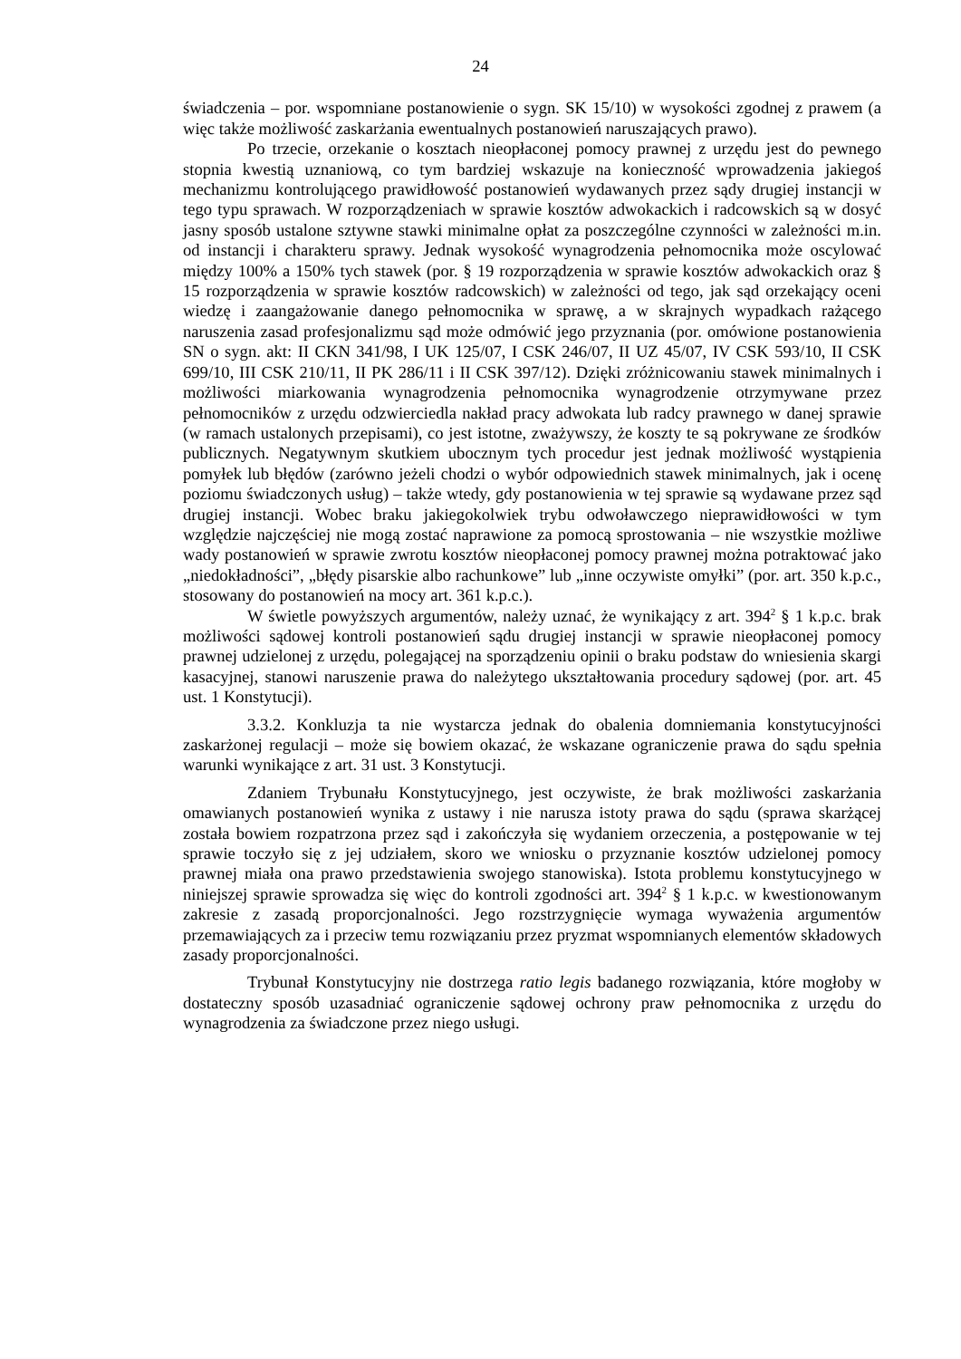24
świadczenia – por. wspomniane postanowienie o sygn. SK 15/10) w wysokości zgodnej z prawem (a więc także możliwość zaskarżania ewentualnych postanowień naruszających prawo).
Po trzecie, orzekanie o kosztach nieopłaconej pomocy prawnej z urzędu jest do pewnego stopnia kwestią uznaniową, co tym bardziej wskazuje na konieczność wprowadzenia jakiegoś mechanizmu kontrolującego prawidłowość postanowień wydawanych przez sądy drugiej instancji w tego typu sprawach. W rozporządzeniach w sprawie kosztów adwokackich i radcowskich są w dosyć jasny sposób ustalone sztywne stawki minimalne opłat za poszczególne czynności w zależności m.in. od instancji i charakteru sprawy. Jednak wysokość wynagrodzenia pełnomocnika może oscylować między 100% a 150% tych stawek (por. § 19 rozporządzenia w sprawie kosztów adwokackich oraz § 15 rozporządzenia w sprawie kosztów radcowskich) w zależności od tego, jak sąd orzekający oceni wiedzę i zaangażowanie danego pełnomocnika w sprawę, a w skrajnych wypadkach rażącego naruszenia zasad profesjonalizmu sąd może odmówić jego przyznania (por. omówione postanowienia SN o sygn. akt: II CKN 341/98, I UK 125/07, I CSK 246/07, II UZ 45/07, IV CSK 593/10, II CSK 699/10, III CSK 210/11, II PK 286/11 i II CSK 397/12). Dzięki zróżnicowaniu stawek minimalnych i możliwości miarkowania wynagrodzenia pełnomocnika wynagrodzenie otrzymywane przez pełnomocników z urzędu odzwierciedla nakład pracy adwokata lub radcy prawnego w danej sprawie (w ramach ustalonych przepisami), co jest istotne, zważywszy, że koszty te są pokrywane ze środków publicznych. Negatywnym skutkiem ubocznym tych procedur jest jednak możliwość wystąpienia pomyłek lub błędów (zarówno jeżeli chodzi o wybór odpowiednich stawek minimalnych, jak i ocenę poziomu świadczonych usług) – także wtedy, gdy postanowienia w tej sprawie są wydawane przez sąd drugiej instancji. Wobec braku jakiegokolwiek trybu odwoławczego nieprawidłowości w tym względzie najczęściej nie mogą zostać naprawione za pomocą sprostowania – nie wszystkie możliwe wady postanowień w sprawie zwrotu kosztów nieopłaconej pomocy prawnej można potraktować jako „niedokładności”, „błędy pisarskie albo rachunkowe” lub „inne oczywiste omyłki” (por. art. 350 k.p.c., stosowany do postanowień na mocy art. 361 k.p.c.).
W świetle powyższych argumentów, należy uznać, że wynikający z art. 394<sup>2</sup> § 1 k.p.c. brak możliwości sądowej kontroli postanowień sądu drugiej instancji w sprawie nieopłaconej pomocy prawnej udzielonej z urzędu, polegającej na sporządzeniu opinii o braku podstaw do wniesienia skargi kasacyjnej, stanowi naruszenie prawa do należytego ukształtowania procedury sądowej (por. art. 45 ust. 1 Konstytucji).
3.3.2. Konkluzja ta nie wystarcza jednak do obalenia domniemania konstytucyjności zaskarżonej regulacji – może się bowiem okazać, że wskazane ograniczenie prawa do sądu spełnia warunki wynikające z art. 31 ust. 3 Konstytucji.
Zdaniem Trybunału Konstytucyjnego, jest oczywiste, że brak możliwości zaskarżania omawianych postanowień wynika z ustawy i nie narusza istoty prawa do sądu (sprawa skarżącej została bowiem rozpatrzona przez sąd i zakończyła się wydaniem orzeczenia, a postępowanie w tej sprawie toczyło się z jej udziałem, skoro we wniosku o przyznanie kosztów udzielonej pomocy prawnej miała ona prawo przedstawienia swojego stanowiska). Istota problemu konstytucyjnego w niniejszej sprawie sprowadza się więc do kontroli zgodności art. 394<sup>2</sup> § 1 k.p.c. w kwestionowanym zakresie z zasadą proporcjonalności. Jego rozstrzygnięcie wymaga wyważenia argumentów przemawiających za i przeciw temu rozwiązaniu przez pryzmat wspomnianych elementów składowych zasady proporcjonalności.
Trybunał Konstytucyjny nie dostrzega ratio legis badanego rozwiązania, które mogłoby w dostateczny sposób uzasadniać ograniczenie sądowej ochrony praw pełnomocnika z urzędu do wynagrodzenia za świadczone przez niego usługi.